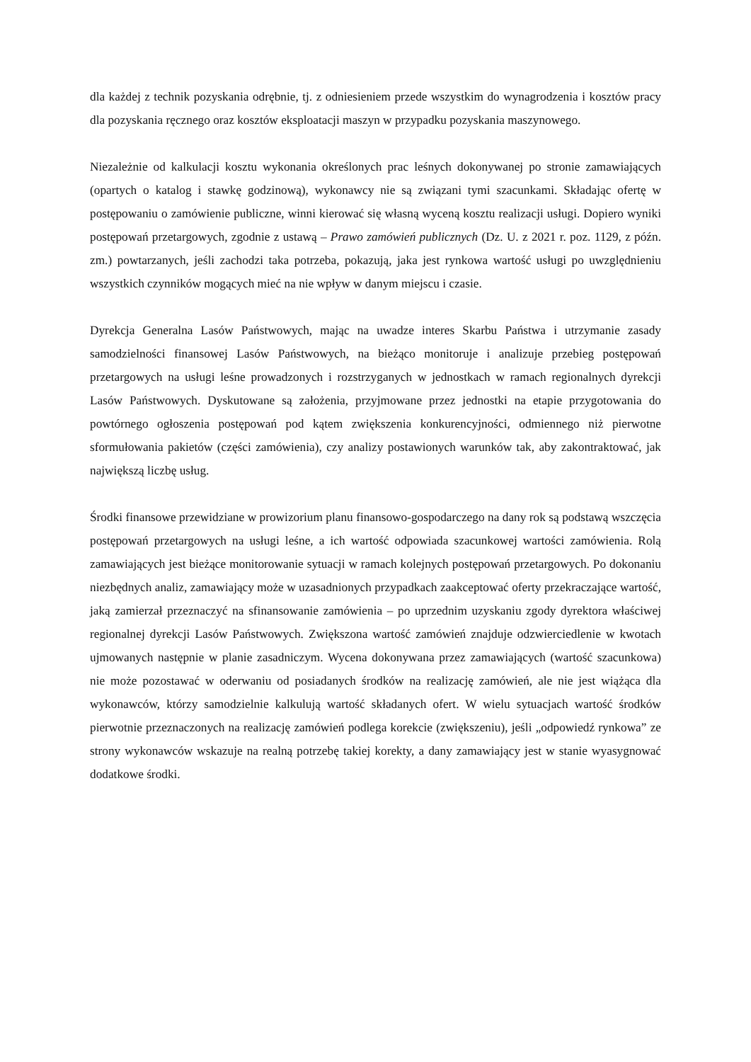dla każdej z technik pozyskania odrębnie, tj. z odniesieniem przede wszystkim do wynagrodzenia i kosztów pracy dla pozyskania ręcznego oraz kosztów eksploatacji maszyn w przypadku pozyskania maszynowego.
Niezależnie od kalkulacji kosztu wykonania określonych prac leśnych dokonywanej po stronie zamawiających (opartych o katalog i stawkę godzinową), wykonawcy nie są związani tymi szacunkami. Składając ofertę w postępowaniu o zamówienie publiczne, winni kierować się własną wyceną kosztu realizacji usługi. Dopiero wyniki postępowań przetargowych, zgodnie z ustawą – Prawo zamówień publicznych (Dz. U. z 2021 r. poz. 1129, z późn. zm.) powtarzanych, jeśli zachodzi taka potrzeba, pokazują, jaka jest rynkowa wartość usługi po uwzględnieniu wszystkich czynników mogących mieć na nie wpływ w danym miejscu i czasie.
Dyrekcja Generalna Lasów Państwowych, mając na uwadze interes Skarbu Państwa i utrzymanie zasady samodzielności finansowej Lasów Państwowych, na bieżąco monitoruje i analizuje przebieg postępowań przetargowych na usługi leśne prowadzonych i rozstrzyganych w jednostkach w ramach regionalnych dyrekcji Lasów Państwowych. Dyskutowane są założenia, przyjmowane przez jednostki na etapie przygotowania do powtórnego ogłoszenia postępowań pod kątem zwiększenia konkurencyjności, odmiennego niż pierwotne sformułowania pakietów (części zamówienia), czy analizy postawionych warunków tak, aby zakontraktować, jak największą liczbę usług.
Środki finansowe przewidziane w prowizorium planu finansowo-gospodarczego na dany rok są podstawą wszczęcia postępowań przetargowych na usługi leśne, a ich wartość odpowiada szacunkowej wartości zamówienia. Rolą zamawiających jest bieżące monitorowanie sytuacji w ramach kolejnych postępowań przetargowych. Po dokonaniu niezbędnych analiz, zamawiający może w uzasadnionych przypadkach zaakceptować oferty przekraczające wartość, jaką zamierzał przeznaczyć na sfinansowanie zamówienia – po uprzednim uzyskaniu zgody dyrektora właściwej regionalnej dyrekcji Lasów Państwowych. Zwiększona wartość zamówień znajduje odzwierciedlenie w kwotach ujmowanych następnie w planie zasadniczym. Wycena dokonywana przez zamawiających (wartość szacunkowa) nie może pozostawać w oderwaniu od posiadanych środków na realizację zamówień, ale nie jest wiążąca dla wykonawców, którzy samodzielnie kalkulują wartość składanych ofert. W wielu sytuacjach wartość środków pierwotnie przeznaczonych na realizację zamówień podlega korekcie (zwiększeniu), jeśli „odpowiedź rynkowa” ze strony wykonawców wskazuje na realną potrzebę takiej korekty, a dany zamawiający jest w stanie wyasygnować dodatkowe środki.